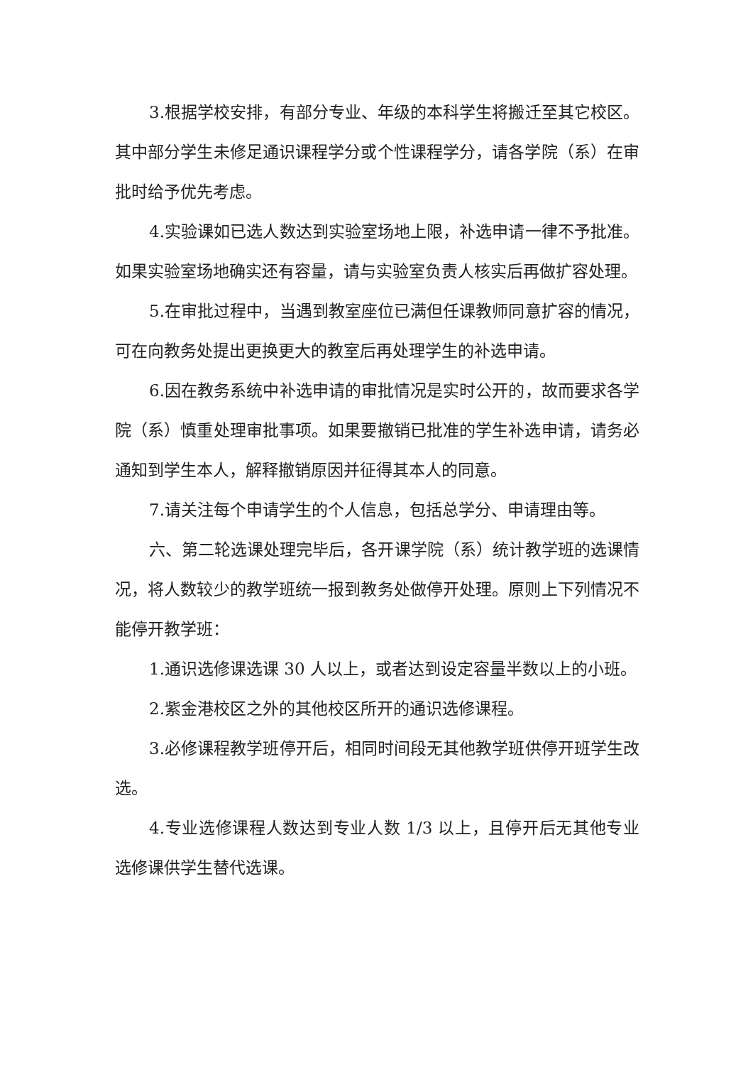3.根据学校安排，有部分专业、年级的本科学生将搬迁至其它校区。其中部分学生未修足通识课程学分或个性课程学分，请各学院（系）在审批时给予优先考虑。
4.实验课如已选人数达到实验室场地上限，补选申请一律不予批准。如果实验室场地确实还有容量，请与实验室负责人核实后再做扩容处理。
5.在审批过程中，当遇到教室座位已满但任课教师同意扩容的情况，可在向教务处提出更换更大的教室后再处理学生的补选申请。
6.因在教务系统中补选申请的审批情况是实时公开的，故而要求各学院（系）慎重处理审批事项。如果要撤销已批准的学生补选申请，请务必通知到学生本人，解释撤销原因并征得其本人的同意。
7.请关注每个申请学生的个人信息，包括总学分、申请理由等。
六、第二轮选课处理完毕后，各开课学院（系）统计教学班的选课情况，将人数较少的教学班统一报到教务处做停开处理。原则上下列情况不能停开教学班：
1.通识选修课选课 30 人以上，或者达到设定容量半数以上的小班。
2.紫金港校区之外的其他校区所开的通识选修课程。
3.必修课程教学班停开后，相同时间段无其他教学班供停开班学生改选。
4.专业选修课程人数达到专业人数 1/3 以上，且停开后无其他专业选修课供学生替代选课。